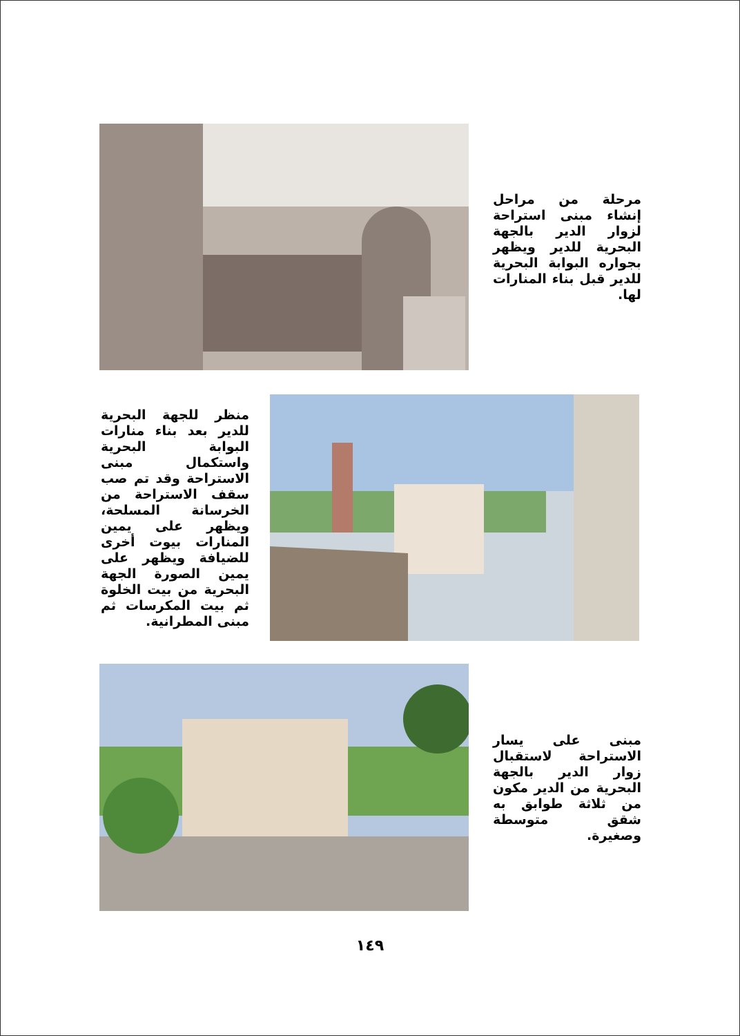مرحلة من مراحل إنشاء مبنى استراحة لزوار الدير بالجهة البحرية للدير ويظهر بجواره البوابة البحرية للدير قبل بناء المنارات لها.
منظر للجهة البحرية للدير بعد بناء منارات البوابة البحرية واستكمال مبنى الاستراحة وقد تم صب سقف الاستراحة من الخرسانة المسلحة، ويظهر على يمين المنارات بيوت أخرى للضيافة ويظهر على يمين الصورة الجهة البحرية من بيت الخلوة ثم بيت المكرسات ثم مبنى المطرانية.
مبنى على يسار الاستراحة لاستقبال زوار الدير بالجهة البحرية من الدير مكون من ثلاثة طوابق به شقق متوسطة وصغيرة.
١٤٩